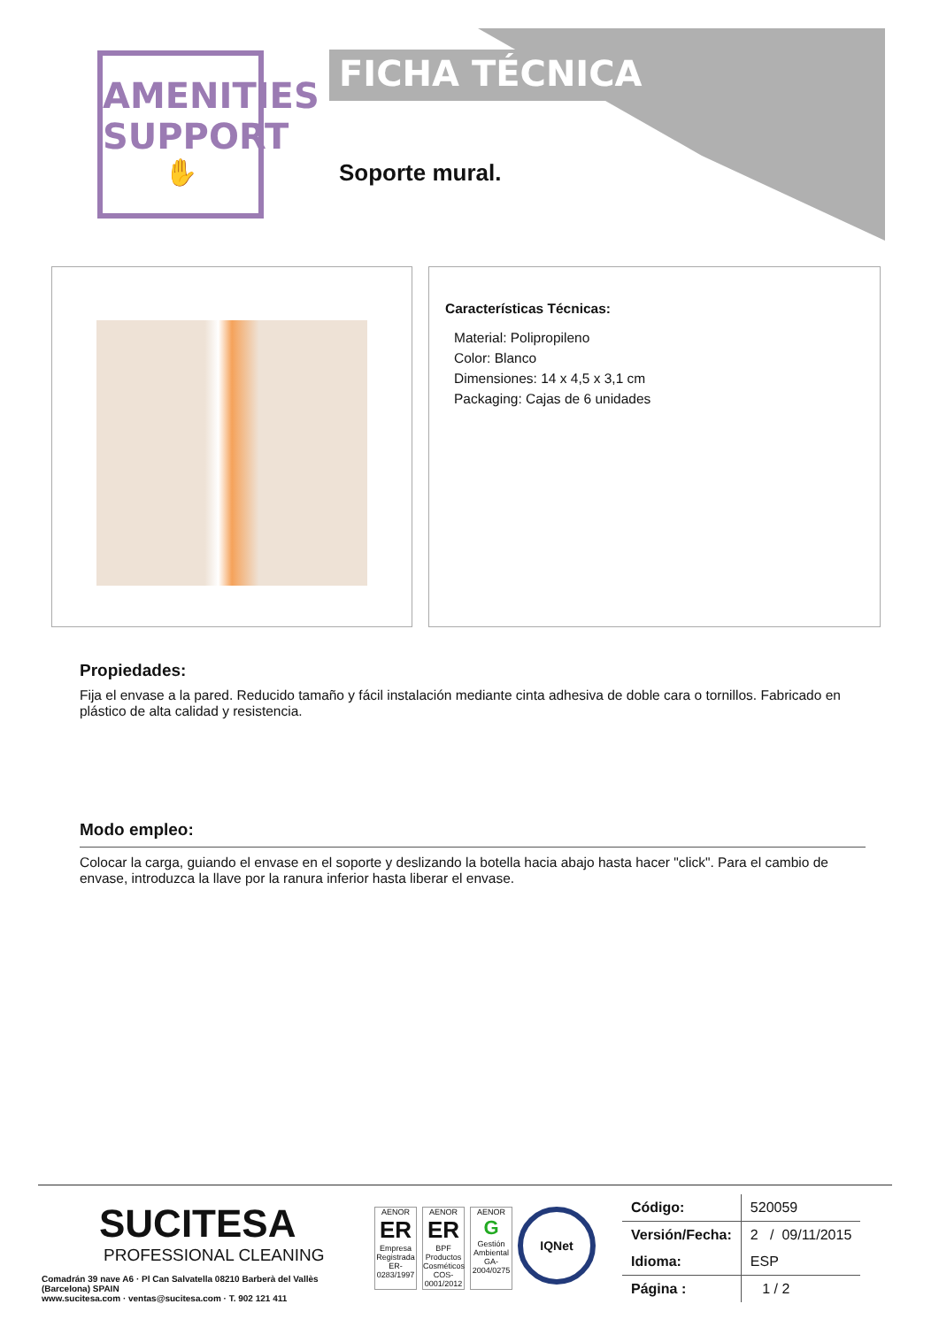AMENITIES
SUPPORT
✋
FICHA TÉCNICA
Soporte mural.
Características Técnicas:
Material: Polipropileno
Color: Blanco
Dimensiones: 14 x 4,5 x 3,1 cm
Packaging: Cajas de 6 unidades
Propiedades:
Fija el envase a la pared. Reducido tamaño y fácil instalación mediante cinta adhesiva de doble cara o tornillos. Fabricado en plástico de alta calidad y resistencia.
Modo empleo:
Colocar la carga, guiando el envase en el soporte y deslizando la botella hacia abajo hasta hacer "click". Para el cambio de envase, introduzca la llave por la ranura inferior hasta liberar el envase.
SUCITESA
PROFESSIONAL CLEANING
Comadrán 39 nave A6 · Pl Can Salvatella 08210 Barberà del Vallès (Barcelona) SPAIN
www.sucitesa.com · ventas@sucitesa.com · T. 902 121 411
AENOR
ER
Empresa Registrada
ER-0283/1997
AENOR
ER
BPF Productos Cosméticos
COS-0001/2012
AENOR
G
Gestión Ambiental
GA-2004/0275
IQNet
| Código: | 520059 |
| Versión/Fecha: | 2 / 09/11/2015 |
| Idioma: | ESP |
| Página : | 1 / 2 |